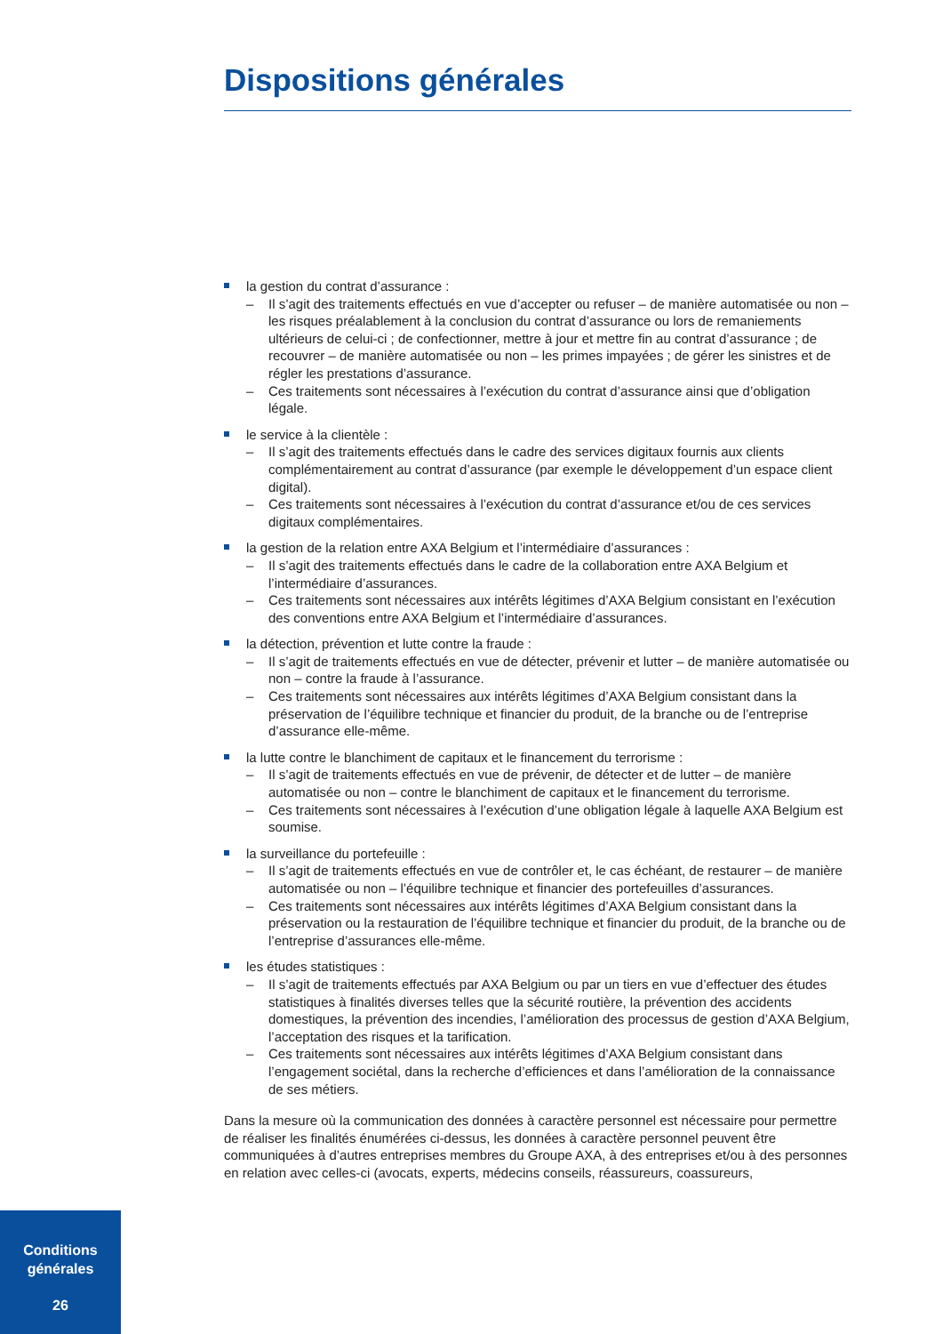Dispositions générales
la gestion du contrat d’assurance :
– Il s’agit des traitements effectués en vue d’accepter ou refuser – de manière automatisée ou non – les risques préalablement à la conclusion du contrat d’assurance ou lors de remaniements ultérieurs de celui-ci ; de confectionner, mettre à jour et mettre fin au contrat d’assurance ; de recouvrer – de manière automatisée ou non – les primes impayées ; de gérer les sinistres et de régler les prestations d’assurance.
– Ces traitements sont nécessaires à l’exécution du contrat d’assurance ainsi que d’obligation légale.
le service à la clientèle :
– Il s’agit des traitements effectués dans le cadre des services digitaux fournis aux clients complémentairement au contrat d’assurance (par exemple le développement d’un espace client digital).
– Ces traitements sont nécessaires à l’exécution du contrat d’assurance et/ou de ces services digitaux complémentaires.
la gestion de la relation entre AXA Belgium et l’intermédiaire d’assurances :
– Il s’agit des traitements effectués dans le cadre de la collaboration entre AXA Belgium et l’intermédiaire d’assurances.
– Ces traitements sont nécessaires aux intérêts légitimes d’AXA Belgium consistant en l’exécution des conventions entre AXA Belgium et l’intermédiaire d’assurances.
la détection, prévention et lutte contre la fraude :
– Il s’agit de traitements effectués en vue de détecter, prévenir et lutter – de manière automatisée ou non – contre la fraude à l’assurance.
– Ces traitements sont nécessaires aux intérêts légitimes d’AXA Belgium consistant dans la préservation de l’équilibre technique et financier du produit, de la branche ou de l’entreprise d’assurance elle-même.
la lutte contre le blanchiment de capitaux et le financement du terrorisme :
– Il s’agit de traitements effectués en vue de prévenir, de détecter et de lutter – de manière automatisée ou non – contre le blanchiment de capitaux et le financement du terrorisme.
– Ces traitements sont nécessaires à l’exécution d’une obligation légale à laquelle AXA Belgium est soumise.
la surveillance du portefeuille :
– Il s’agit de traitements effectués en vue de contrôler et, le cas échéant, de restaurer – de manière automatisée ou non – l’équilibre technique et financier des portefeuilles d’assurances.
– Ces traitements sont nécessaires aux intérêts légitimes d’AXA Belgium consistant dans la préservation ou la restauration de l’équilibre technique et financier du produit, de la branche ou de l’entreprise d’assurances elle-même.
les études statistiques :
– Il s’agit de traitements effectués par AXA Belgium ou par un tiers en vue d’effectuer des études statistiques à finalités diverses telles que la sécurité routière, la prévention des accidents domestiques, la prévention des incendies, l’amélioration des processus de gestion d’AXA Belgium, l’acceptation des risques et la tarification.
– Ces traitements sont nécessaires aux intérêts légitimes d’AXA Belgium consistant dans l’engagement sociétal, dans la recherche d’efficiences et dans l’amélioration de la connaissance de ses métiers.
Dans la mesure où la communication des données à caractère personnel est nécessaire pour permettre de réaliser les finalités énumérées ci-dessus, les données à caractère personnel peuvent être communiquées à d’autres entreprises membres du Groupe AXA, à des entreprises et/ou à des personnes en relation avec celles-ci (avocats, experts, médecins conseils, réassureurs, coassureurs,
Conditions
générales
26